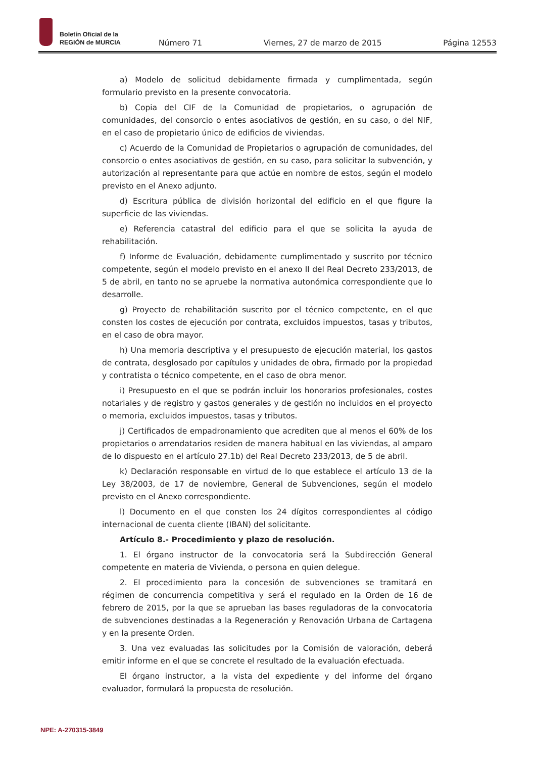Boletín Oficial de la
REGIÓN de MURCIA
Número 71 Viernes, 27 de marzo de 2015 Página 12553
a) Modelo de solicitud debidamente firmada y cumplimentada, según formulario previsto en la presente convocatoria.
b) Copia del CIF de la Comunidad de propietarios, o agrupación de comunidades, del consorcio o entes asociativos de gestión, en su caso, o del NIF, en el caso de propietario único de edificios de viviendas.
c) Acuerdo de la Comunidad de Propietarios o agrupación de comunidades, del consorcio o entes asociativos de gestión, en su caso, para solicitar la subvención, y autorización al representante para que actúe en nombre de estos, según el modelo previsto en el Anexo adjunto.
d) Escritura pública de división horizontal del edificio en el que figure la superficie de las viviendas.
e) Referencia catastral del edificio para el que se solicita la ayuda de rehabilitación.
f) Informe de Evaluación, debidamente cumplimentado y suscrito por técnico competente, según el modelo previsto en el anexo II del Real Decreto 233/2013, de 5 de abril, en tanto no se apruebe la normativa autonómica correspondiente que lo desarrolle.
g) Proyecto de rehabilitación suscrito por el técnico competente, en el que consten los costes de ejecución por contrata, excluidos impuestos, tasas y tributos, en el caso de obra mayor.
h) Una memoria descriptiva y el presupuesto de ejecución material, los gastos de contrata, desglosado por capítulos y unidades de obra, firmado por la propiedad y contratista o técnico competente, en el caso de obra menor.
i) Presupuesto en el que se podrán incluir los honorarios profesionales, costes notariales y de registro y gastos generales y de gestión no incluidos en el proyecto o memoria, excluidos impuestos, tasas y tributos.
j) Certificados de empadronamiento que acrediten que al menos el 60% de los propietarios o arrendatarios residen de manera habitual en las viviendas, al amparo de lo dispuesto en el artículo 27.1b) del Real Decreto 233/2013, de 5 de abril.
k) Declaración responsable en virtud de lo que establece el artículo 13 de la Ley 38/2003, de 17 de noviembre, General de Subvenciones, según el modelo previsto en el Anexo correspondiente.
l) Documento en el que consten los 24 dígitos correspondientes al código internacional de cuenta cliente (IBAN) del solicitante.
Artículo 8.- Procedimiento y plazo de resolución.
1. El órgano instructor de la convocatoria será la Subdirección General competente en materia de Vivienda, o persona en quien delegue.
2. El procedimiento para la concesión de subvenciones se tramitará en régimen de concurrencia competitiva y será el regulado en la Orden de 16 de febrero de 2015, por la que se aprueban las bases reguladoras de la convocatoria de subvenciones destinadas a la Regeneración y Renovación Urbana de Cartagena y en la presente Orden.
3. Una vez evaluadas las solicitudes por la Comisión de valoración, deberá emitir informe en el que se concrete el resultado de la evaluación efectuada.
El órgano instructor, a la vista del expediente y del informe del órgano evaluador, formulará la propuesta de resolución.
NPE: A-270315-3849